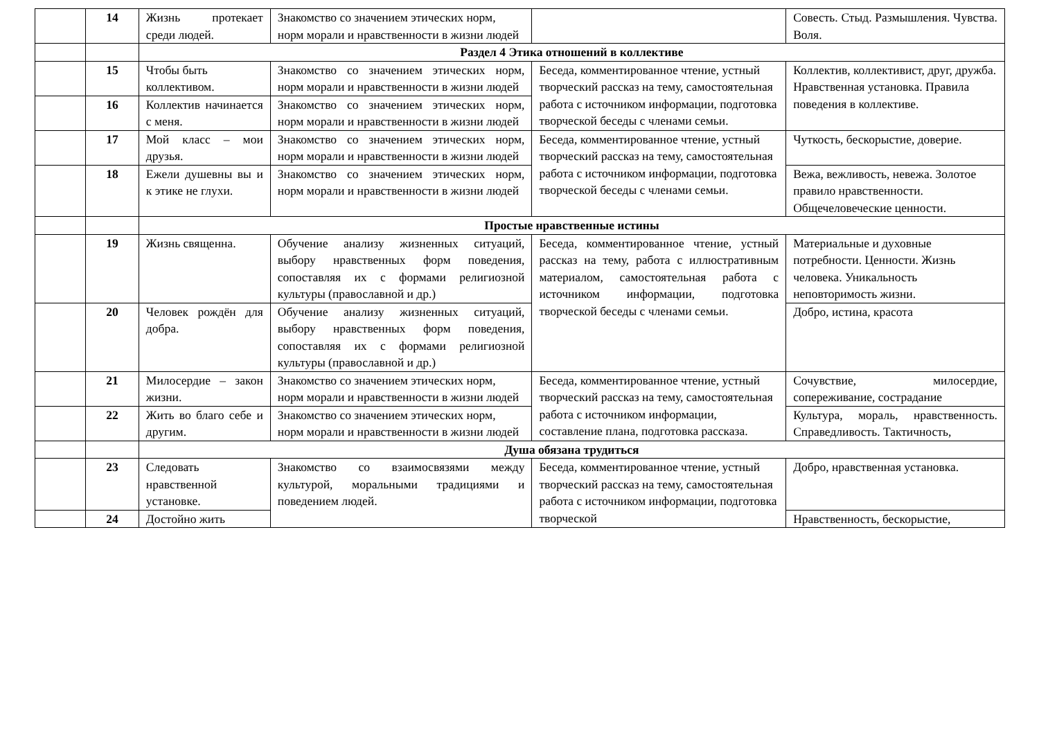| | 14 | Жизнь протекает среди людей. | Знакомство со значением этических норм, норм морали и нравственности в жизни людей | | Совесть. Стыд. Размышления. Чувства. Воля. |
| | | Раздел 4 Этика отношений в коллективе | | | |
| | 15 | Чтобы быть коллективом. | Знакомство со значением этических норм, норм морали и нравственности в жизни людей | Беседа, комментированное чтение, устный творческий рассказ на тему, самостоятельная работа с источником информации, подготовка творческой беседы с членами семьи. | Коллектив, коллективист, друг, дружба. Нравственная установка. Правила поведения в коллективе. |
| | 16 | Коллектив начинается с меня. | Знакомство со значением этических норм, норм морали и нравственности в жизни людей | | |
| | 17 | Мой класс – мои друзья. | Знакомство со значением этических норм, норм морали и нравственности в жизни людей | Беседа, комментированное чтение, устный творческий рассказ на тему, самостоятельная работа с источником информации, подготовка творческой беседы с членами семьи. | Чуткость, бескорыстие, доверие. |
| | 18 | Ежели душевны вы и к этике не глухи. | Знакомство со значением этических норм, норм морали и нравственности в жизни людей | | Вежа, вежливость, невежа. Золотое правило нравственности. Общечеловеческие ценности. |
| | | Простые нравственные истины | | | |
| | 19 | Жизнь священна. | Обучение анализу жизненных ситуаций, выбору нравственных форм поведения, сопоставляя их с формами религиозной культуры (православной и др.) | Беседа, комментированное чтение, устный рассказ на тему, работа с иллюстративным материалом, самостоятельная работа с источником информации, подготовка творческой беседы с членами семьи. | Материальные и духовные потребности. Ценности. Жизнь человека. Уникальность неповторимость жизни. |
| | 20 | Человек рождён для добра. | Обучение анализу жизненных ситуаций, выбору нравственных форм поведения, сопоставляя их с формами религиозной культуры (православной и др.) | | Добро, истина, красота |
| | 21 | Милосердие – закон жизни. | Знакомство со значением этических норм, норм морали и нравственности в жизни людей | Беседа, комментированное чтение, устный творческий рассказ на тему, самостоятельная работа с источником информации, составление плана, подготовка рассказа. | Сочувствие, милосердие, сопереживание, сострадание |
| | 22 | Жить во благо себе и другим. | Знакомство со значением этических норм, норм морали и нравственности в жизни людей | | Культура, мораль, нравственность. Справедливость. Тактичность, |
| | | Душа обязана трудиться | | | |
| | 23 | Следовать нравственной установке. | Знакомство со взаимосвязями между культурой, моральными традициями и поведением людей. | Беседа, комментированное чтение, устный творческий рассказ на тему, самостоятельная работа с источником информации, подготовка творческой | Добро, нравственная установка. |
| | 24 | Достойно жить | | | Нравственность, бескорыстие, |